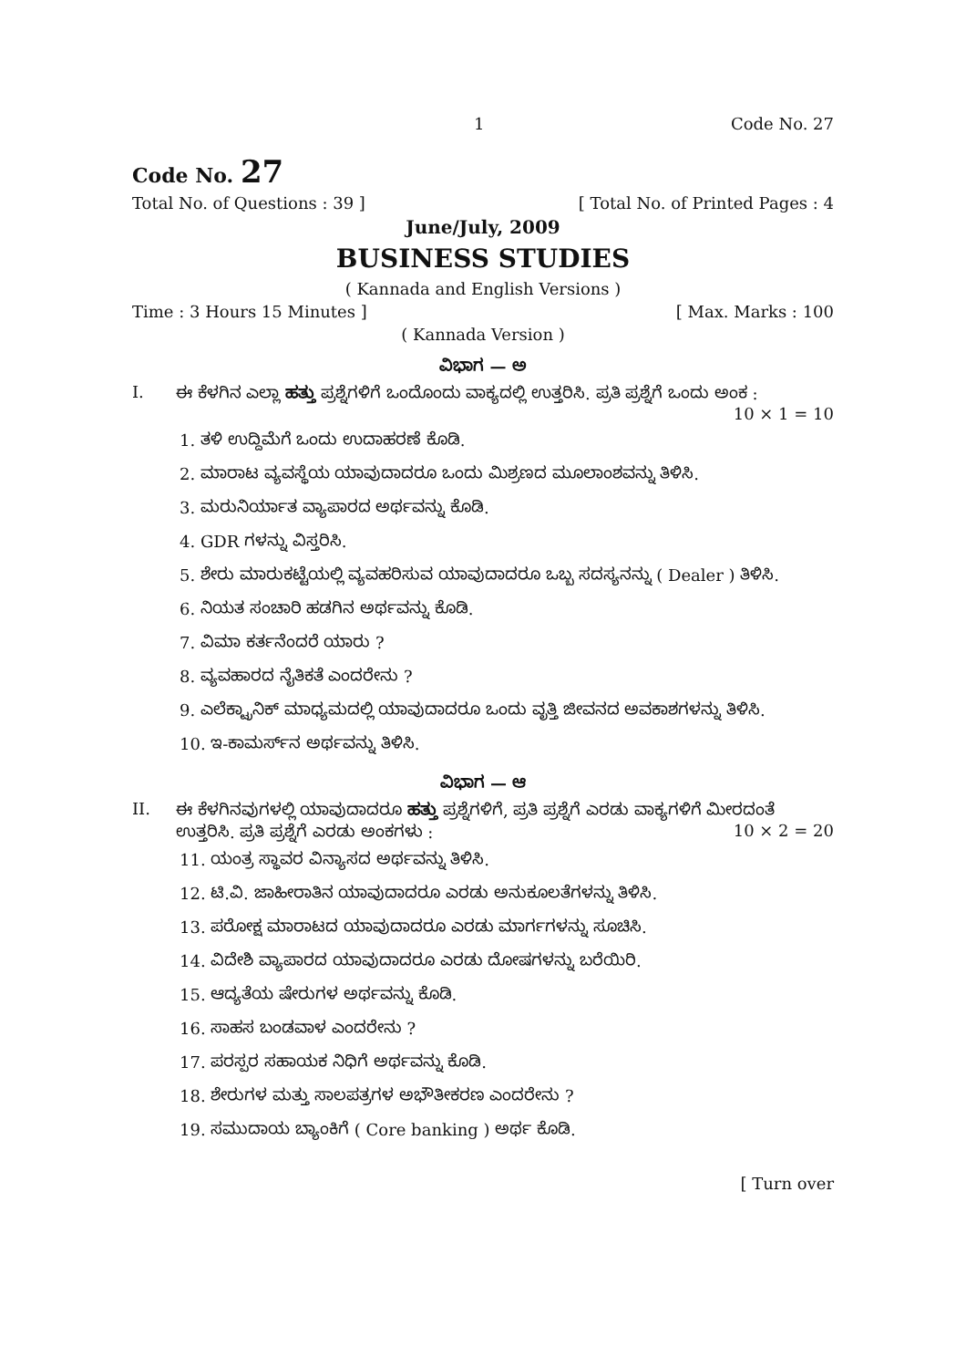1 Code No. 27
Code No. 27
Total No. of Questions : 39 ] [ Total No. of Printed Pages : 4
June/July, 2009
BUSINESS STUDIES
( Kannada and English Versions )
Time : 3 Hours 15 Minutes ] [ Max. Marks : 100
( Kannada Version )
ವಿಭಾಗ — ಅ
I. ಈ ಕೆಳಗಿನ ಎಲ್ಲಾ ಹತ್ತು ಪ್ರಶ್ನೆಗಳಿಗೆ ಒಂದೊಂದು ವಾಕ್ಯದಲ್ಲಿ ಉತ್ತರಿಸಿ. ಪ್ರತಿ ಪ್ರಶ್ನೆಗೆ ಒಂದು ಅಂಕ :
10 × 1 = 10
1. ತಳಿ ಉದ್ದಿಮೆಗೆ ಒಂದು ಉದಾಹರಣೆ ಕೊಡಿ.
2. ಮಾರಾಟ ವ್ಯವಸ್ಥೆಯ ಯಾವುದಾದರೂ ಒಂದು ಮಿಶ್ರಣದ ಮೂಲಾಂಶವನ್ನು ತಿಳಿಸಿ.
3. ಮರುನಿರ್ಯಾತ ವ್ಯಾಪಾರದ ಅರ್ಥವನ್ನು ಕೊಡಿ.
4. GDR ಗಳನ್ನು ವಿಸ್ತರಿಸಿ.
5. ಶೇರು ಮಾರುಕಟ್ಟೆಯಲ್ಲಿ ವ್ಯವಹರಿಸುವ ಯಾವುದಾದರೂ ಒಬ್ಬ ಸದಸ್ಯನನ್ನು ( Dealer ) ತಿಳಿಸಿ.
6. ನಿಯತ ಸಂಚಾರಿ ಹಡಗಿನ ಅರ್ಥವನ್ನು ಕೊಡಿ.
7. ವಿಮಾ ಕರ್ತನೆಂದರೆ ಯಾರು ?
8. ವ್ಯವಹಾರದ ನೈತಿಕತೆ ಎಂದರೇನು ?
9. ಎಲೆಕ್ಟ್ರಾನಿಕ್ ಮಾಧ್ಯಮದಲ್ಲಿ ಯಾವುದಾದರೂ ಒಂದು ವೃತ್ತಿ ಜೀವನದ ಅವಕಾಶಗಳನ್ನು ತಿಳಿಸಿ.
10. ಇ-ಕಾಮರ್ಸ್‌ನ ಅರ್ಥವನ್ನು ತಿಳಿಸಿ.
ವಿಭಾಗ — ಆ
II. ಈ ಕೆಳಗಿನವುಗಳಲ್ಲಿ ಯಾವುದಾದರೂ ಹತ್ತು ಪ್ರಶ್ನೆಗಳಿಗೆ, ಪ್ರತಿ ಪ್ರಶ್ನೆಗೆ ಎರಡು ವಾಕ್ಯಗಳಿಗೆ ಮೀರದಂತೆ ಉತ್ತರಿಸಿ. ಪ್ರತಿ ಪ್ರಶ್ನೆಗೆ ಎರಡು ಅಂಕಗಳು : 10 × 2 = 20
11. ಯಂತ್ರ ಸ್ಥಾವರ ವಿನ್ಯಾಸದ ಅರ್ಥವನ್ನು ತಿಳಿಸಿ.
12. ಟಿ.ವಿ. ಜಾಹೀರಾತಿನ ಯಾವುದಾದರೂ ಎರಡು ಅನುಕೂಲತೆಗಳನ್ನು ತಿಳಿಸಿ.
13. ಪರೋಕ್ಷ ಮಾರಾಟದ ಯಾವುದಾದರೂ ಎರಡು ಮಾರ್ಗಗಳನ್ನು ಸೂಚಿಸಿ.
14. ವಿದೇಶಿ ವ್ಯಾಪಾರದ ಯಾವುದಾದರೂ ಎರಡು ದೋಷಗಳನ್ನು ಬರೆಯಿರಿ.
15. ಆದ್ಯತೆಯ ಷೇರುಗಳ ಅರ್ಥವನ್ನು ಕೊಡಿ.
16. ಸಾಹಸ ಬಂಡವಾಳ ಎಂದರೇನು ?
17. ಪರಸ್ಪರ ಸಹಾಯಕ ನಿಧಿಗೆ ಅರ್ಥವನ್ನು ಕೊಡಿ.
18. ಶೇರುಗಳ ಮತ್ತು ಸಾಲಪತ್ರಗಳ ಅಭೌತೀಕರಣ ಎಂದರೇನು ?
19. ಸಮುದಾಯ ಬ್ಯಾಂಕಿಗೆ ( Core banking ) ಅರ್ಥ ಕೊಡಿ.
[ Turn over